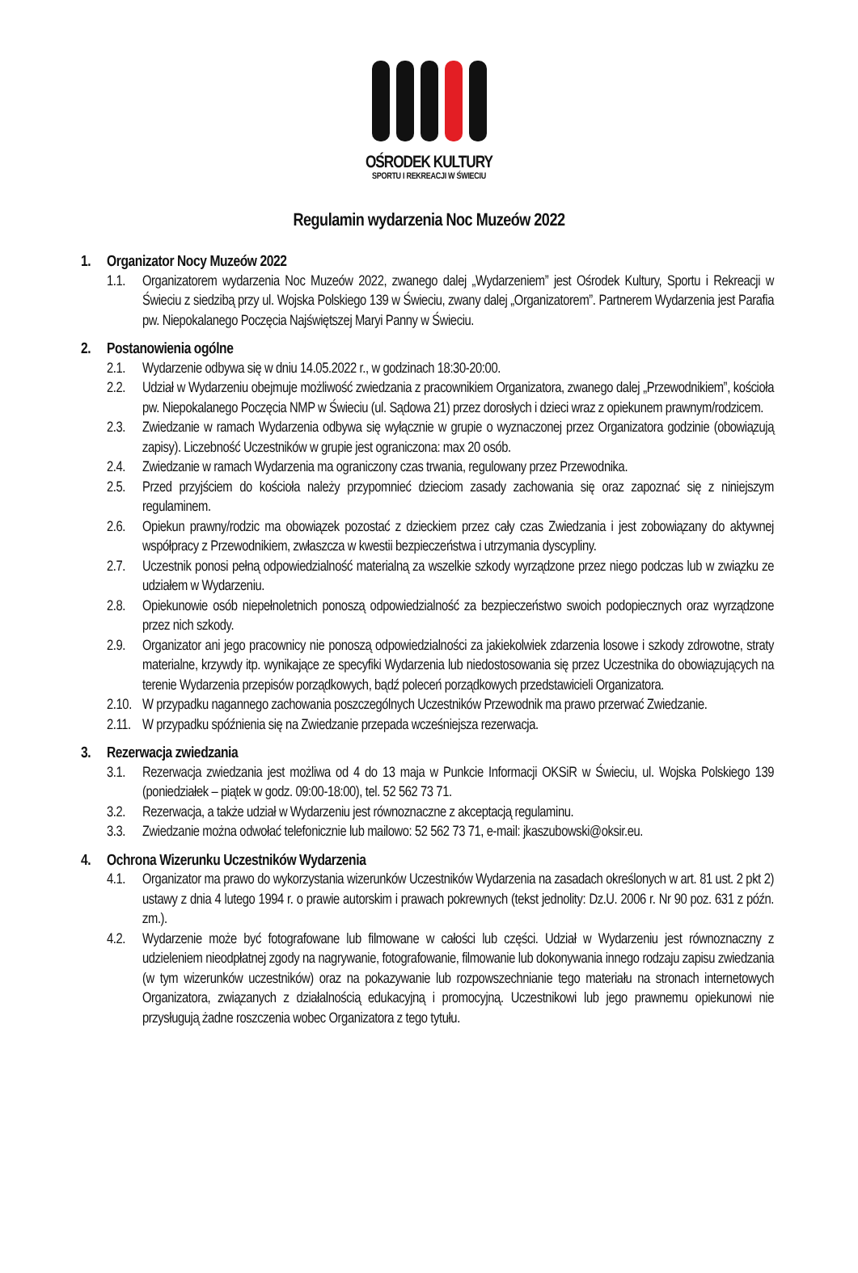OŚRODEK KULTURY
SPORTU I REKREACJI W ŚWIECIU
Regulamin wydarzenia Noc Muzeów 2022
1. Organizator Nocy Muzeów 2022
1.1. Organizatorem wydarzenia Noc Muzeów 2022, zwanego dalej „Wydarzeniem” jest Ośrodek Kultury, Sportu i Rekreacji w Świeciu z siedzibą przy ul. Wojska Polskiego 139 w Świeciu, zwany dalej „Organizatorem”. Partnerem Wydarzenia jest Parafia pw. Niepokalanego Poczęcia Najświętszej Maryi Panny w Świeciu.
2. Postanowienia ogólne
2.1. Wydarzenie odbywa się w dniu 14.05.2022 r., w godzinach 18:30-20:00.
2.2. Udział w Wydarzeniu obejmuje możliwość zwiedzania z pracownikiem Organizatora, zwanego dalej „Przewodnikiem”, kościoła pw. Niepokalanego Poczęcia NMP w Świeciu (ul. Sądowa 21) przez dorosłych i dzieci wraz z opiekunem prawnym/rodzicem.
2.3. Zwiedzanie w ramach Wydarzenia odbywa się wyłącznie w grupie o wyznaczonej przez Organizatora godzinie (obowiązują zapisy). Liczebność Uczestników w grupie jest ograniczona: max 20 osób.
2.4. Zwiedzanie w ramach Wydarzenia ma ograniczony czas trwania, regulowany przez Przewodnika.
2.5. Przed przyjściem do kościoła należy przypomnieć dzieciom zasady zachowania się oraz zapoznać się z niniejszym regulaminem.
2.6. Opiekun prawny/rodzic ma obowiązek pozostać z dzieckiem przez cały czas Zwiedzania i jest zobowiązany do aktywnej współpracy z Przewodnikiem, zwłaszcza w kwestii bezpieczeństwa i utrzymania dyscypliny.
2.7. Uczestnik ponosi pełną odpowiedzialność materialną za wszelkie szkody wyrządzone przez niego podczas lub w związku ze udziałem w Wydarzeniu.
2.8. Opiekunowie osób niepełnoletnich ponoszą odpowiedzialność za bezpieczeństwo swoich podopiecznych oraz wyrządzone przez nich szkody.
2.9. Organizator ani jego pracownicy nie ponoszą odpowiedzialności za jakiekolwiek zdarzenia losowe i szkody zdrowotne, straty materialne, krzywdy itp. wynikające ze specyfiki Wydarzenia lub niedostosowania się przez Uczestnika do obowiązujących na terenie Wydarzenia przepisów porządkowych, bądź poleceń porządkowych przedstawicieli Organizatora.
2.10. W przypadku nagannego zachowania poszczególnych Uczestników Przewodnik ma prawo przerwać Zwiedzanie.
2.11. W przypadku spóźnienia się na Zwiedzanie przepada wcześniejsza rezerwacja.
3. Rezerwacja zwiedzania
3.1. Rezerwacja zwiedzania jest możliwa od 4 do 13 maja w Punkcie Informacji OKSiR w Świeciu, ul. Wojska Polskiego 139 (poniedziałek – piątek w godz. 09:00-18:00), tel. 52 562 73 71.
3.2. Rezerwacja, a także udział w Wydarzeniu jest równoznaczne z akceptacją regulaminu.
3.3. Zwiedzanie można odwołać telefonicznie lub mailowo: 52 562 73 71, e-mail: jkaszubowski@oksir.eu.
4. Ochrona Wizerunku Uczestników Wydarzenia
4.1. Organizator ma prawo do wykorzystania wizerunków Uczestników Wydarzenia na zasadach określonych w art. 81 ust. 2 pkt 2) ustawy z dnia 4 lutego 1994 r. o prawie autorskim i prawach pokrewnych (tekst jednolity: Dz.U. 2006 r. Nr 90 poz. 631 z późn. zm.).
4.2. Wydarzenie może być fotografowane lub filmowane w całości lub części. Udział w Wydarzeniu jest równoznaczny z udzieleniem nieodpłatnej zgody na nagrywanie, fotografowanie, filmowanie lub dokonywania innego rodzaju zapisu zwiedzania (w tym wizerunków uczestników) oraz na pokazywanie lub rozpowszechnianie tego materiału na stronach internetowych Organizatora, związanych z działalnością edukacyjną i promocyjną. Uczestnikowi lub jego prawnemu opiekunowi nie przysługują żadne roszczenia wobec Organizatora z tego tytułu.